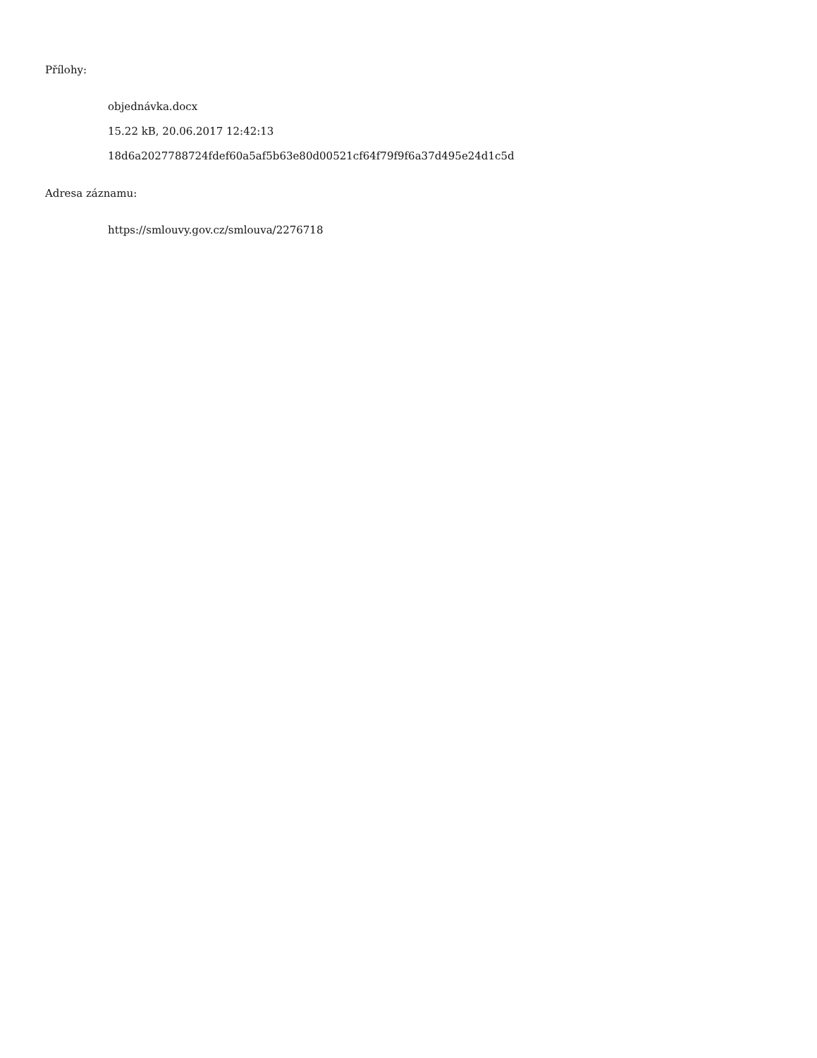Přílohy:
objednávka.docx
15.22 kB, 20.06.2017 12:42:13
18d6a2027788724fdef60a5af5b63e80d00521cf64f79f9f6a37d495e24d1c5d
Adresa záznamu:
https://smlouvy.gov.cz/smlouva/2276718